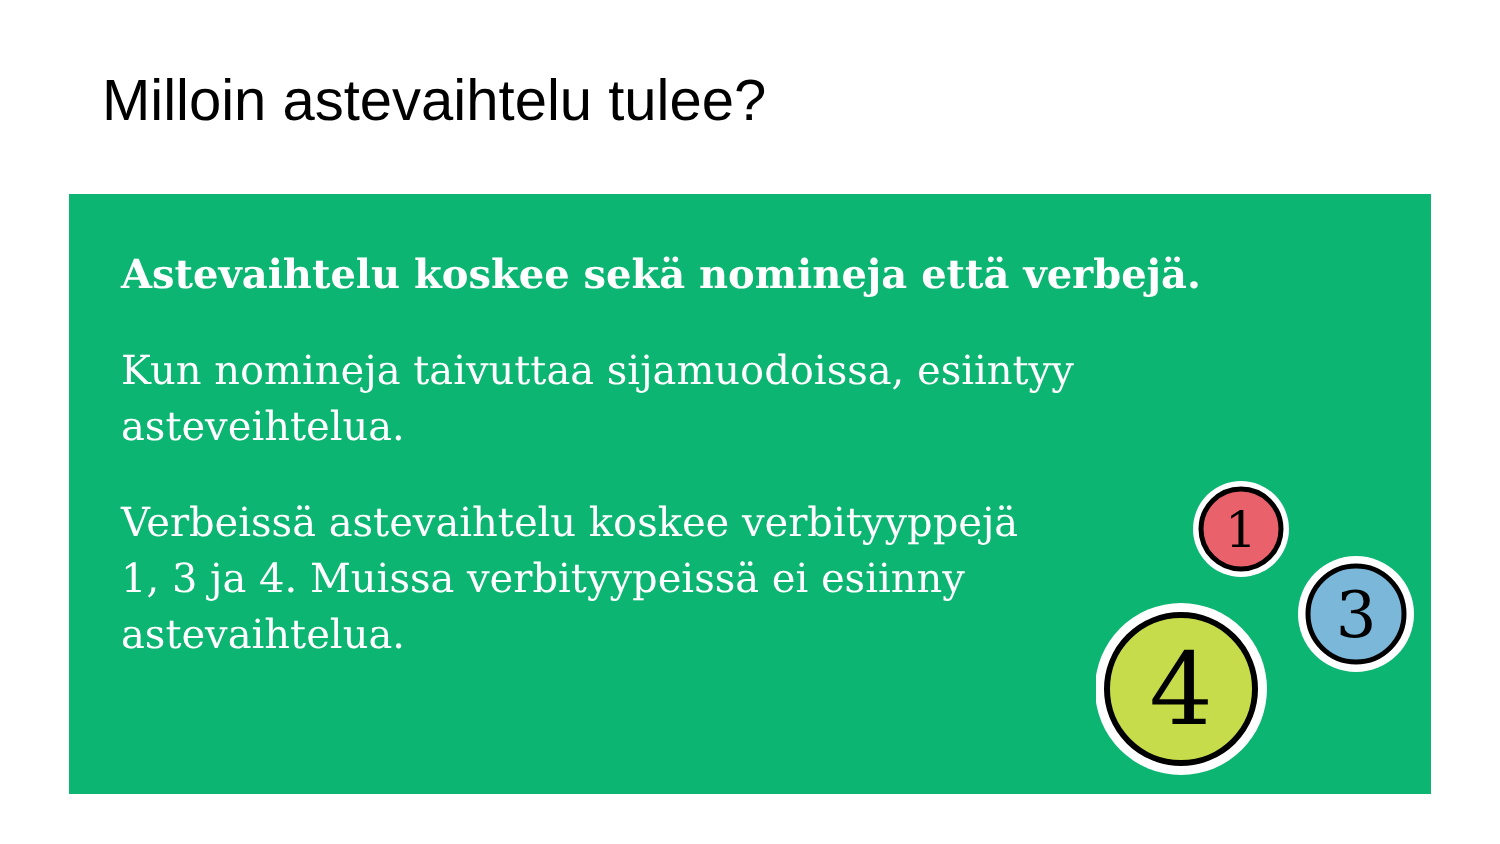Milloin astevaihtelu tulee?
Astevaihtelu koskee sekä nomineja että verbejä.
Kun nomineja taivuttaa sijamuodoissa, esiintyy
asteveihtelua.
Verbeissä astevaihtelu koskee verbityyppejä
1, 3 ja 4. Muissa verbityypeissä ei esiinny
astevaihtelua.
1
3
4